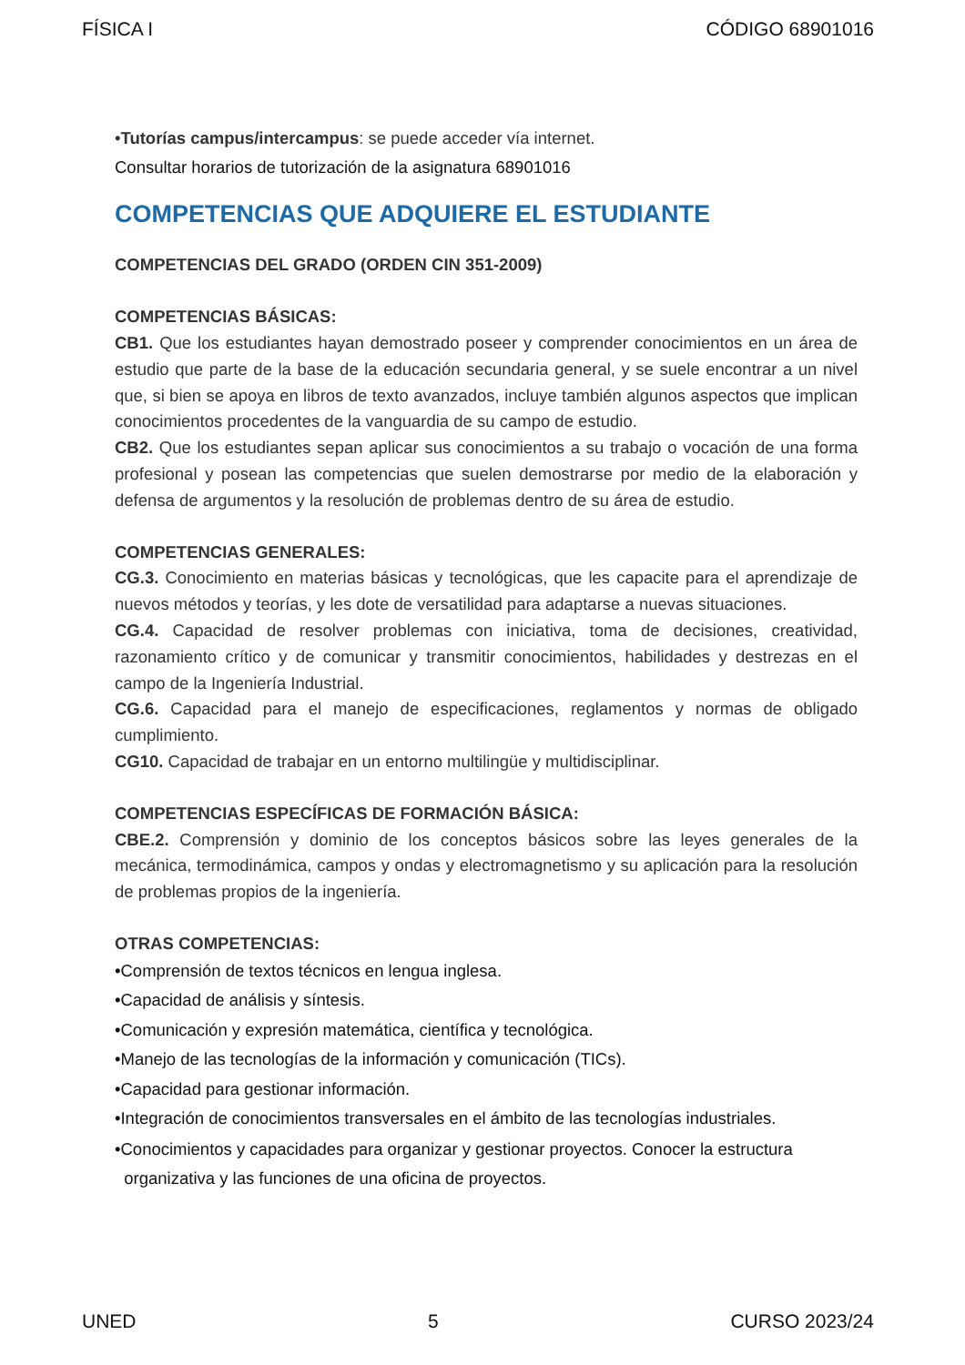FÍSICA I CÓDIGO 68901016
•Tutorías campus/intercampus: se puede acceder vía internet.
Consultar horarios de tutorización de la asignatura 68901016
COMPETENCIAS QUE ADQUIERE EL ESTUDIANTE
COMPETENCIAS DEL GRADO (ORDEN CIN 351-2009)
COMPETENCIAS BÁSICAS:
CB1. Que los estudiantes hayan demostrado poseer y comprender conocimientos en un área de estudio que parte de la base de la educación secundaria general, y se suele encontrar a un nivel que, si bien se apoya en libros de texto avanzados, incluye también algunos aspectos que implican conocimientos procedentes de la vanguardia de su campo de estudio.
CB2. Que los estudiantes sepan aplicar sus conocimientos a su trabajo o vocación de una forma profesional y posean las competencias que suelen demostrarse por medio de la elaboración y defensa de argumentos y la resolución de problemas dentro de su área de estudio.
COMPETENCIAS GENERALES:
CG.3. Conocimiento en materias básicas y tecnológicas, que les capacite para el aprendizaje de nuevos métodos y teorías, y les dote de versatilidad para adaptarse a nuevas situaciones.
CG.4. Capacidad de resolver problemas con iniciativa, toma de decisiones, creatividad, razonamiento crítico y de comunicar y transmitir conocimientos, habilidades y destrezas en el campo de la Ingeniería Industrial.
CG.6. Capacidad para el manejo de especificaciones, reglamentos y normas de obligado cumplimiento.
CG10. Capacidad de trabajar en un entorno multilingüe y multidisciplinar.
COMPETENCIAS ESPECÍFICAS DE FORMACIÓN BÁSICA:
CBE.2. Comprensión y dominio de los conceptos básicos sobre las leyes generales de la mecánica, termodinámica, campos y ondas y electromagnetismo y su aplicación para la resolución de problemas propios de la ingeniería.
OTRAS COMPETENCIAS:
•Comprensión de textos técnicos en lengua inglesa.
•Capacidad de análisis y síntesis.
•Comunicación y expresión matemática, científica y tecnológica.
•Manejo de las tecnologías de la información y comunicación (TICs).
•Capacidad para gestionar información.
•Integración de conocimientos transversales en el ámbito de las tecnologías industriales.
•Conocimientos y capacidades para organizar y gestionar proyectos. Conocer la estructura
organizativa y las funciones de una oficina de proyectos.
UNED 5 CURSO 2023/24